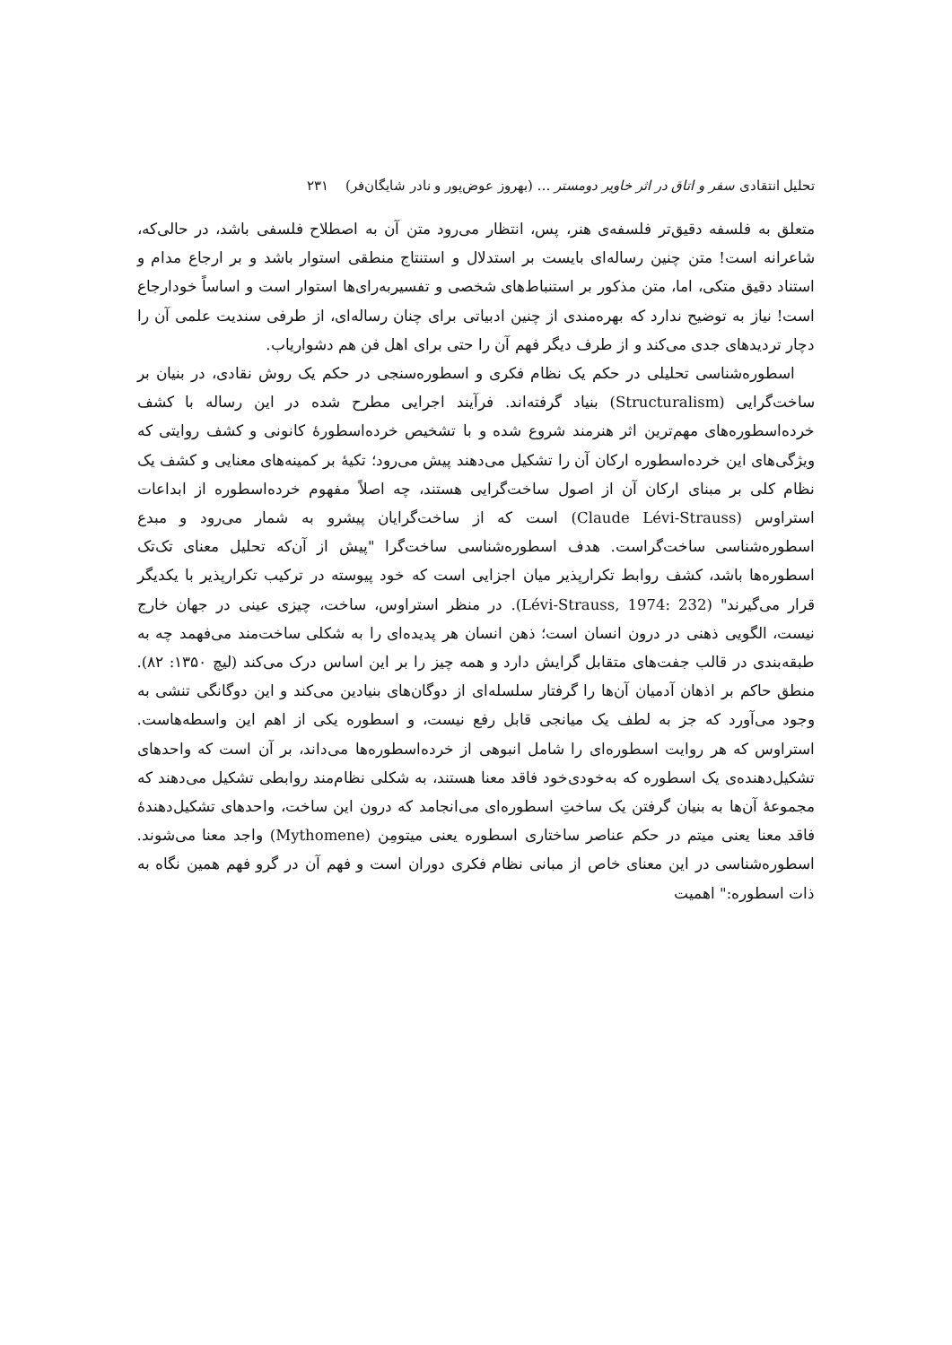تحلیل انتقادی سفر و اتاق در اثر خاویر دومستر … (بهروز عوض‌پور و نادر شایگان‌فر) ۲۳۱
متعلق به فلسفه دقیق‌تر فلسفه‌ی هنر، پس، انتظار می‌رود متن آن به اصطلاح فلسفی باشد، در حالی‌که، شاعرانه است! متن چنین رساله‌ای بایست بر استدلال و استنتاج منطقی استوار باشد و بر ارجاع مدام و استناد دقیق متکی، اما، متن مذکور بر استنباط‌های شخصی و تفسیربه‌رای‌ها استوار است و اساساً خودارجاع است! نیاز به توضیح ندارد که بهره‌مندی از چنین ادبیاتی برای چنان رساله‌ای، از طرفی سندیت علمی آن را دچار تردیدهای جدی می‌کند و از طرف دیگر فهم آن را حتی برای اهل فن هم دشواریاب.
اسطوره‌شناسی تحلیلی در حکم یک نظام فکری و اسطوره‌سنجی در حکم یک روش نقادی، در بنیان بر ساخت‌گرایی (Structuralism) بنیاد گرفته‌اند. فرآیند اجرایی مطرح شده در این رساله با کشف خرده‌اسطوره‌های مهم‌ترین اثر هنرمند شروع شده و با تشخیص خرده‌اسطورهٔ کانونی و کشف روایتی که ویژگی‌های این خرده‌اسطوره ارکان آن را تشکیل می‌دهند پیش می‌رود؛ تکیهٔ بر کمینه‌های معنایی و کشف یک نظام کلی بر مبنای ارکان آن از اصول ساخت‌گرایی هستند، چه اصلاً مفهوم خرده‌اسطوره از ابداعات استراوس (Claude Lévi-Strauss) است که از ساخت‌گرایان پیشرو به شمار می‌رود و مبدع اسطوره‌شناسی ساخت‌گراست. هدف اسطوره‌شناسی ساخت‌گرا "پیش از آن‌که تحلیل معنای تک‌تک اسطوره‌ها باشد، کشف روابط تکرارپذیر میان اجزایی است که خود پیوسته در ترکیب تکرارپذیر با یکدیگر قرار می‌گیرند" (Lévi-Strauss, 1974: 232). در منظر استراوس، ساخت، چیزی عینی در جهان خارج نیست، الگویی ذهنی در درون انسان است؛ ذهن انسان هر پدیده‌ای را به شکلی ساخت‌مند می‌فهمد چه به طبقه‌بندی در قالب جفت‌های متقابل گرایش دارد و همه چیز را بر این اساس درک می‌کند (لیچ ۱۳۵۰: ۸۲). منطق حاکم بر اذهان آدمیان آن‌ها را گرفتار سلسله‌ای از دوگان‌های بنیادین می‌کند و این دوگانگی تنشی به وجود می‌آورد که جز به لطف یک میانجی قابل رفع نیست، و اسطوره یکی از اهم این واسطه‌هاست. استراوس که هر روایت اسطوره‌ای را شامل انبوهی از خرده‌اسطوره‌ها می‌داند، بر آن است که واحدهای تشکیل‌دهنده‌ی یک اسطوره که به‌خودی‌خود فاقد معنا هستند، به شکلی نظام‌مند روابطی تشکیل می‌دهند که مجموعهٔ آن‌ها به بنیان گرفتن یک ساختِ اسطوره‌ای می‌انجامد که درون این ساخت، واحدهای تشکیل‌دهندهٔ فاقد معنا یعنی میتم در حکم عناصر ساختاری اسطوره یعنی میتومِن (Mythomene) واجد معنا می‌شوند. اسطوره‌شناسی در این معنای خاص از مبانی نظام فکری دوران است و فهم آن در گرو فهم همین نگاه به ذات اسطوره:" اهمیت